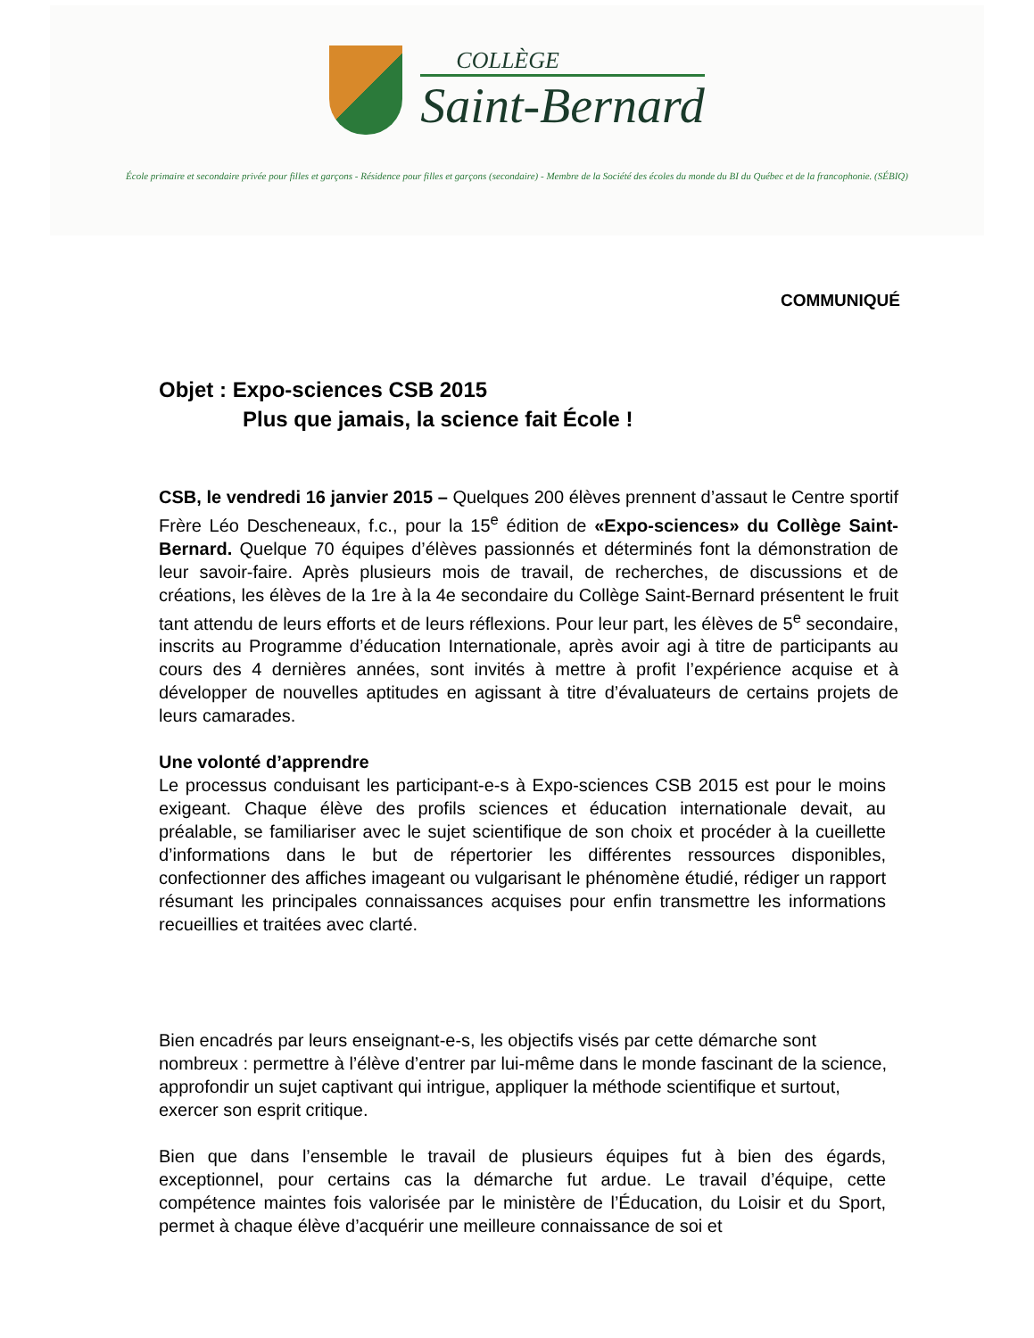COLLÈGE
Saint-Bernard
École primaire et secondaire privée pour filles et garçons - Résidence pour filles et garçons (secondaire) - Membre de la Société des écoles du monde du BI du Québec et de la francophonie. (SÉBIQ)
COMMUNIQUÉ
Objet : Expo-sciences CSB 2015
Plus que jamais, la science fait École !
CSB, le vendredi 16 janvier 2015 – Quelques 200 élèves prennent d’assaut le Centre sportif Frère Léo Descheneaux, f.c., pour la 15<sup>e</sup> édition de «Expo-sciences» du Collège Saint-Bernard. Quelque 70 équipes d’élèves passionnés et déterminés font la démonstration de leur savoir-faire. Après plusieurs mois de travail, de recherches, de discussions et de créations, les élèves de la 1re à la 4e secondaire du Collège Saint-Bernard présentent le fruit tant attendu de leurs efforts et de leurs réflexions. Pour leur part, les élèves de 5<sup>e</sup> secondaire, inscrits au Programme d’éducation Internationale, après avoir agi à titre de participants au cours des 4 dernières années, sont invités à mettre à profit l’expérience acquise et à développer de nouvelles aptitudes en agissant à titre d’évaluateurs de certains projets de leurs camarades.
Une volonté d’apprendre
Le processus conduisant les participant-e-s à Expo-sciences CSB 2015 est pour le moins exigeant. Chaque élève des profils sciences et éducation internationale devait, au préalable, se familiariser avec le sujet scientifique de son choix et procéder à la cueillette d’informations dans le but de répertorier les différentes ressources disponibles, confectionner des affiches imageant ou vulgarisant le phénomène étudié, rédiger un rapport résumant les principales connaissances acquises pour enfin transmettre les informations recueillies et traitées avec clarté.
Bien encadrés par leurs enseignant-e-s, les objectifs visés par cette démarche sont nombreux : permettre à l’élève d’entrer par lui-même dans le monde fascinant de la science, approfondir un sujet captivant qui intrigue, appliquer la méthode scientifique et surtout, exercer son esprit critique.
Bien que dans l’ensemble le travail de plusieurs équipes fut à bien des égards, exceptionnel, pour certains cas la démarche fut ardue. Le travail d’équipe, cette compétence maintes fois valorisée par le ministère de l’Éducation, du Loisir et du Sport, permet à chaque élève d’acquérir une meilleure connaissance de soi et